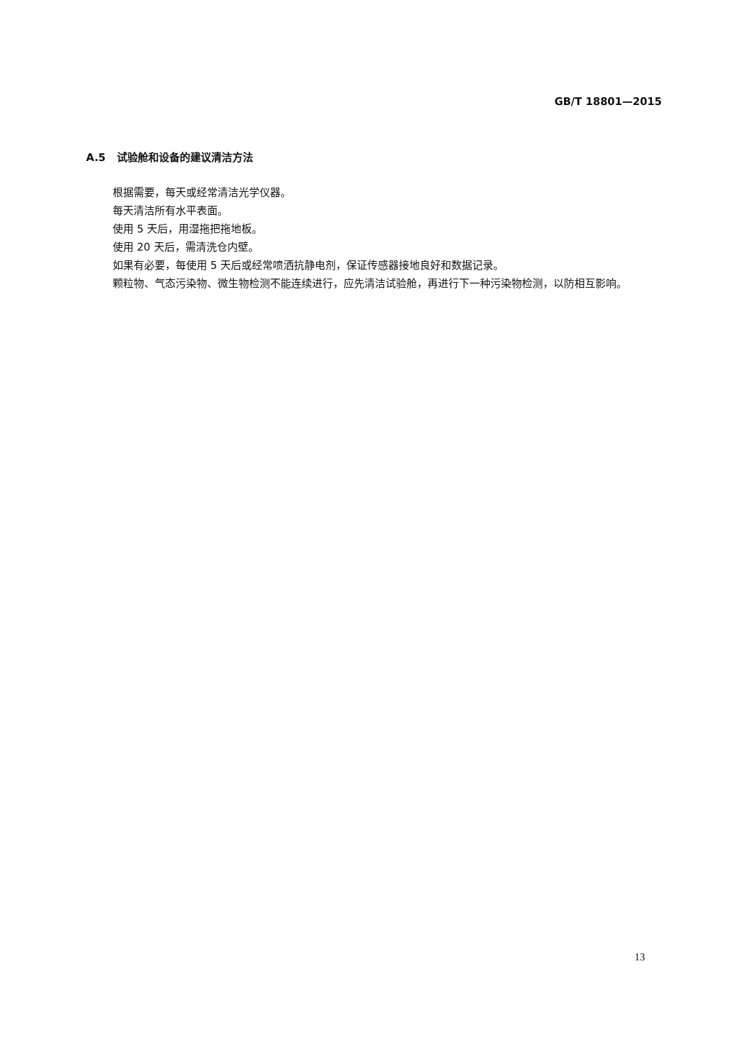GB/T 18801—2015
A.5 试验舱和设备的建议清洁方法
根据需要，每天或经常清洁光学仪器。
每天清洁所有水平表面。
使用 5 天后，用湿拖把拖地板。
使用 20 天后，需清洗仓内壁。
如果有必要，每使用 5 天后或经常喷洒抗静电剂，保证传感器接地良好和数据记录。
颗粒物、气态污染物、微生物检测不能连续进行，应先清洁试验舱，再进行下一种污染物检测，以防相互影响。
13